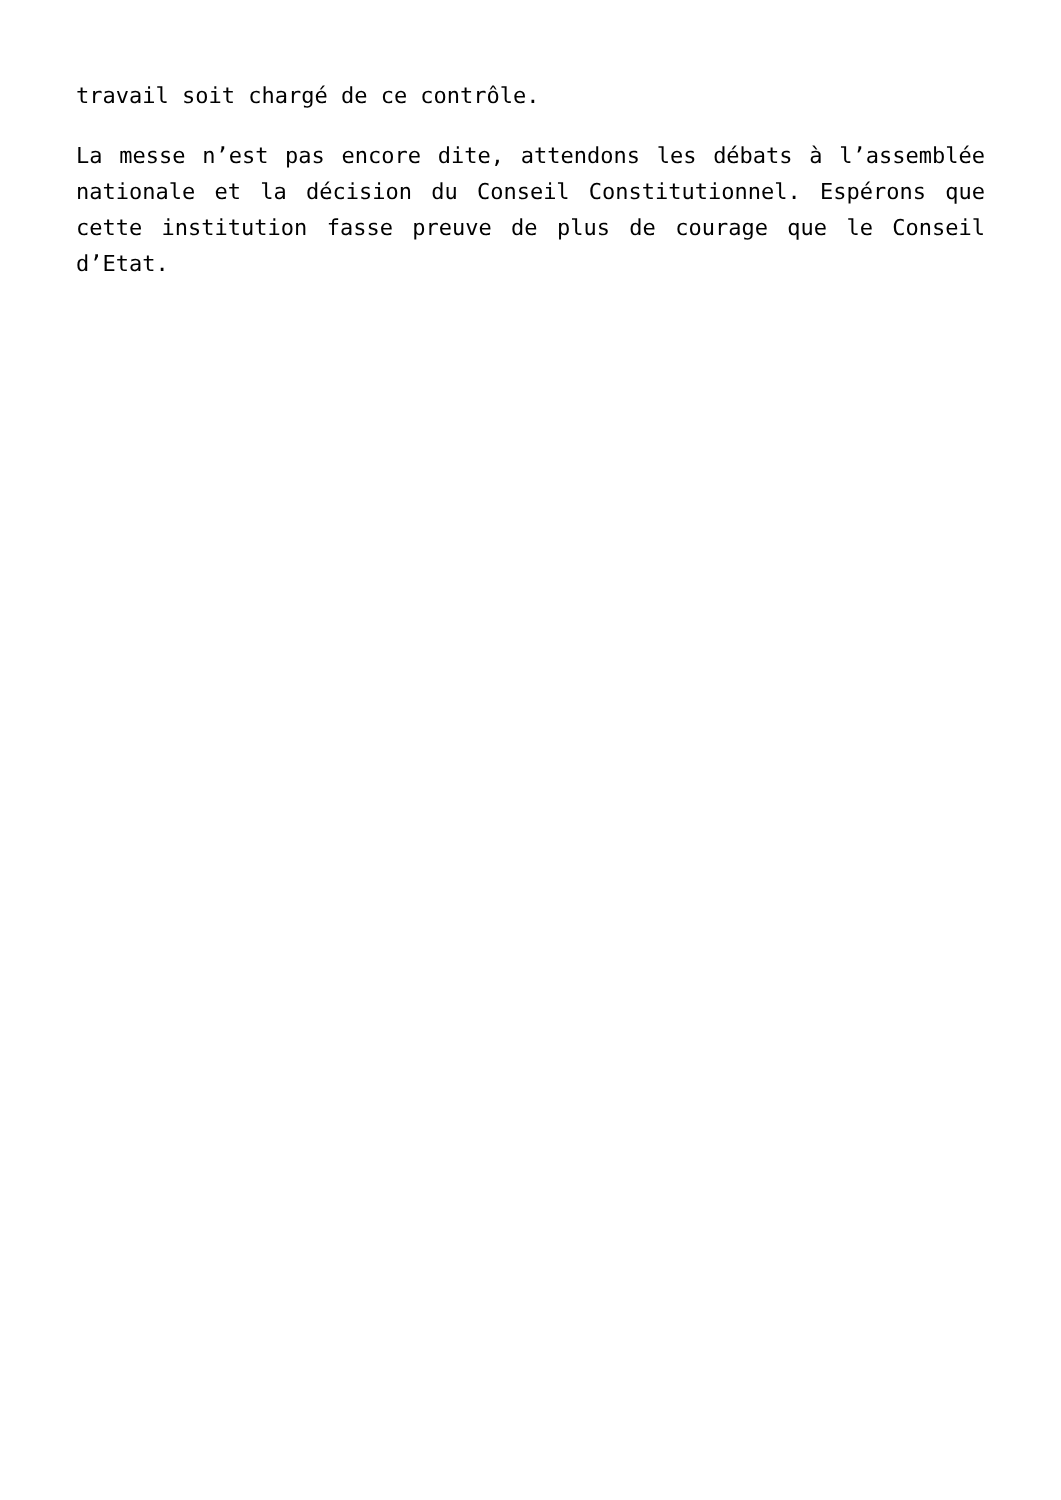travail soit chargé de ce contrôle.
La messe n’est pas encore dite, attendons les débats à l’assemblée nationale et la décision du Conseil Constitutionnel. Espérons que cette institution fasse preuve de plus de courage que le Conseil d’Etat.